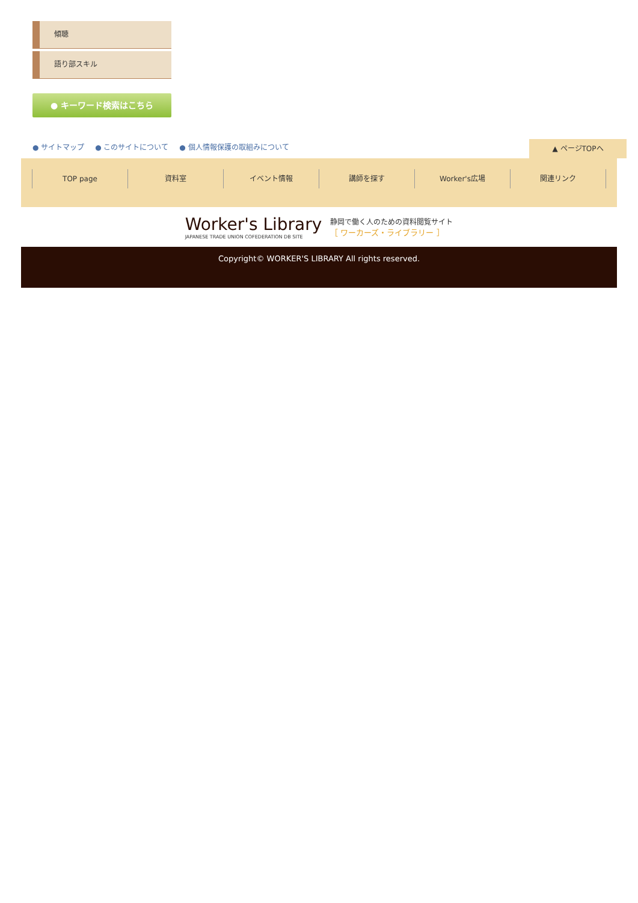傾聴
語り部スキル
● キーワード検索はこちら
● サイトマップ ● このサイトについて ● 個人情報保護の取組みについて
▲ ページTOPへ
TOP page 資料室 イベント情報 講師を探す Worker's広場 関連リンク
Worker's Library
JAPANESE TRADE UNION COFEDERATION DB SITE
静岡で働く人のための資料閲覧サイト
［ ワーカーズ・ライブラリー ］
Copyright© WORKER'S LIBRARY All rights reserved.